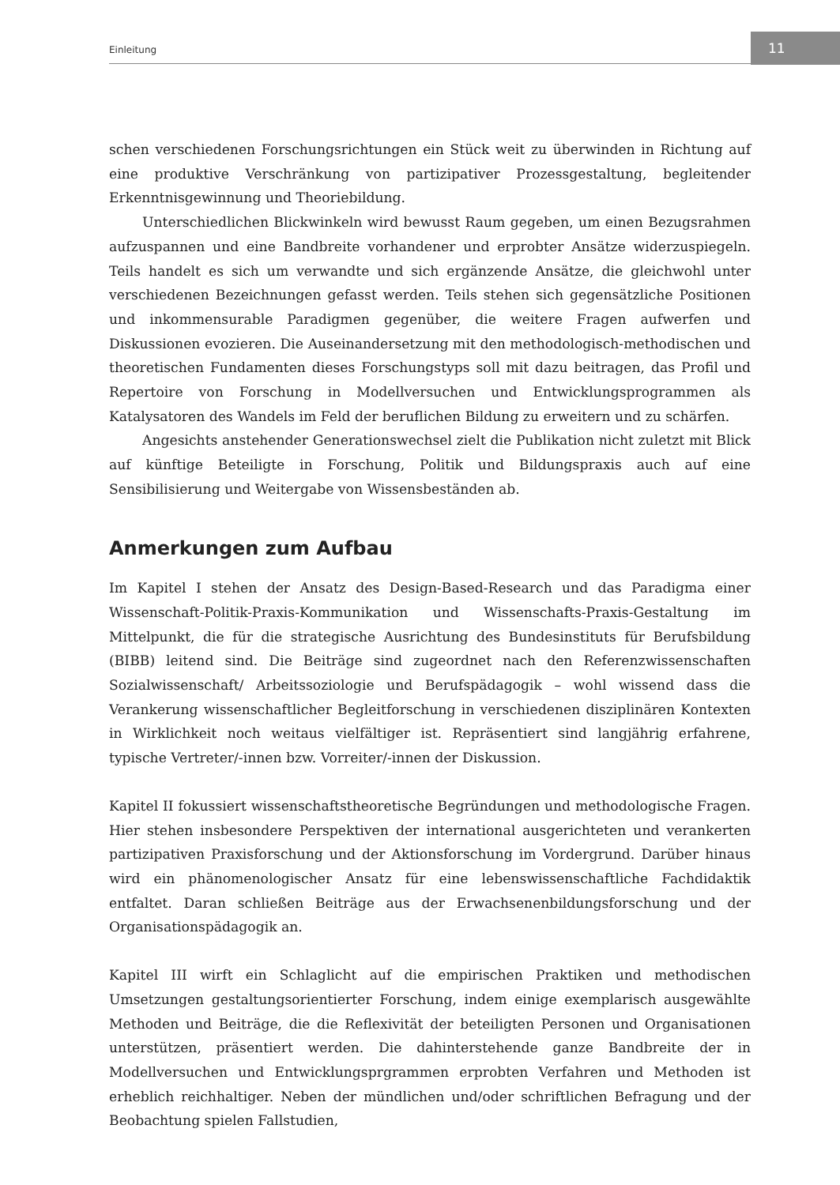Einleitung
11
schen verschiedenen Forschungsrichtungen ein Stück weit zu überwinden in Richtung auf eine produktive Verschränkung von partizipativer Prozessgestaltung, begleitender Erkenntnisgewinnung und Theoriebildung.
Unterschiedlichen Blickwinkeln wird bewusst Raum gegeben, um einen Bezugsrahmen aufzuspannen und eine Bandbreite vorhandener und erprobter Ansätze widerzuspiegeln. Teils handelt es sich um verwandte und sich ergänzende Ansätze, die gleichwohl unter verschiedenen Bezeichnungen gefasst werden. Teils stehen sich gegensätzliche Positionen und inkommensurable Paradigmen gegenüber, die weitere Fragen aufwerfen und Diskussionen evozieren. Die Auseinandersetzung mit den methodologisch-methodischen und theoretischen Fundamenten dieses Forschungstyps soll mit dazu beitragen, das Profil und Repertoire von Forschung in Modellversuchen und Entwicklungsprogrammen als Katalysatoren des Wandels im Feld der beruflichen Bildung zu erweitern und zu schärfen.
Angesichts anstehender Generationswechsel zielt die Publikation nicht zuletzt mit Blick auf künftige Beteiligte in Forschung, Politik und Bildungspraxis auch auf eine Sensibilisierung und Weitergabe von Wissensbeständen ab.
Anmerkungen zum Aufbau
Im Kapitel I stehen der Ansatz des Design-Based-Research und das Paradigma einer Wissenschaft-Politik-Praxis-Kommunikation und Wissenschafts-Praxis-Gestaltung im Mittelpunkt, die für die strategische Ausrichtung des Bundesinstituts für Berufsbildung (BIBB) leitend sind. Die Beiträge sind zugeordnet nach den Referenzwissenschaften Sozialwissenschaft/ Arbeitssoziologie und Berufspädagogik – wohl wissend dass die Verankerung wissenschaftlicher Begleitforschung in verschiedenen disziplinären Kontexten in Wirklichkeit noch weitaus vielfältiger ist. Repräsentiert sind langjährig erfahrene, typische Vertreter/-innen bzw. Vorreiter/-innen der Diskussion.
Kapitel II fokussiert wissenschaftstheoretische Begründungen und methodologische Fragen. Hier stehen insbesondere Perspektiven der international ausgerichteten und verankerten partizipativen Praxisforschung und der Aktionsforschung im Vordergrund. Darüber hinaus wird ein phänomenologischer Ansatz für eine lebenswissenschaftliche Fachdidaktik entfaltet. Daran schließen Beiträge aus der Erwachsenenbildungsforschung und der Organisationspädagogik an.
Kapitel III wirft ein Schlaglicht auf die empirischen Praktiken und methodischen Umsetzungen gestaltungsorientierter Forschung, indem einige exemplarisch ausgewählte Methoden und Beiträge, die die Reflexivität der beteiligten Personen und Organisationen unterstützen, präsentiert werden. Die dahinterstehende ganze Bandbreite der in Modellversuchen und Entwicklungsprgrammen erprobten Verfahren und Methoden ist erheblich reichhaltiger. Neben der mündlichen und/oder schriftlichen Befragung und der Beobachtung spielen Fallstudien,